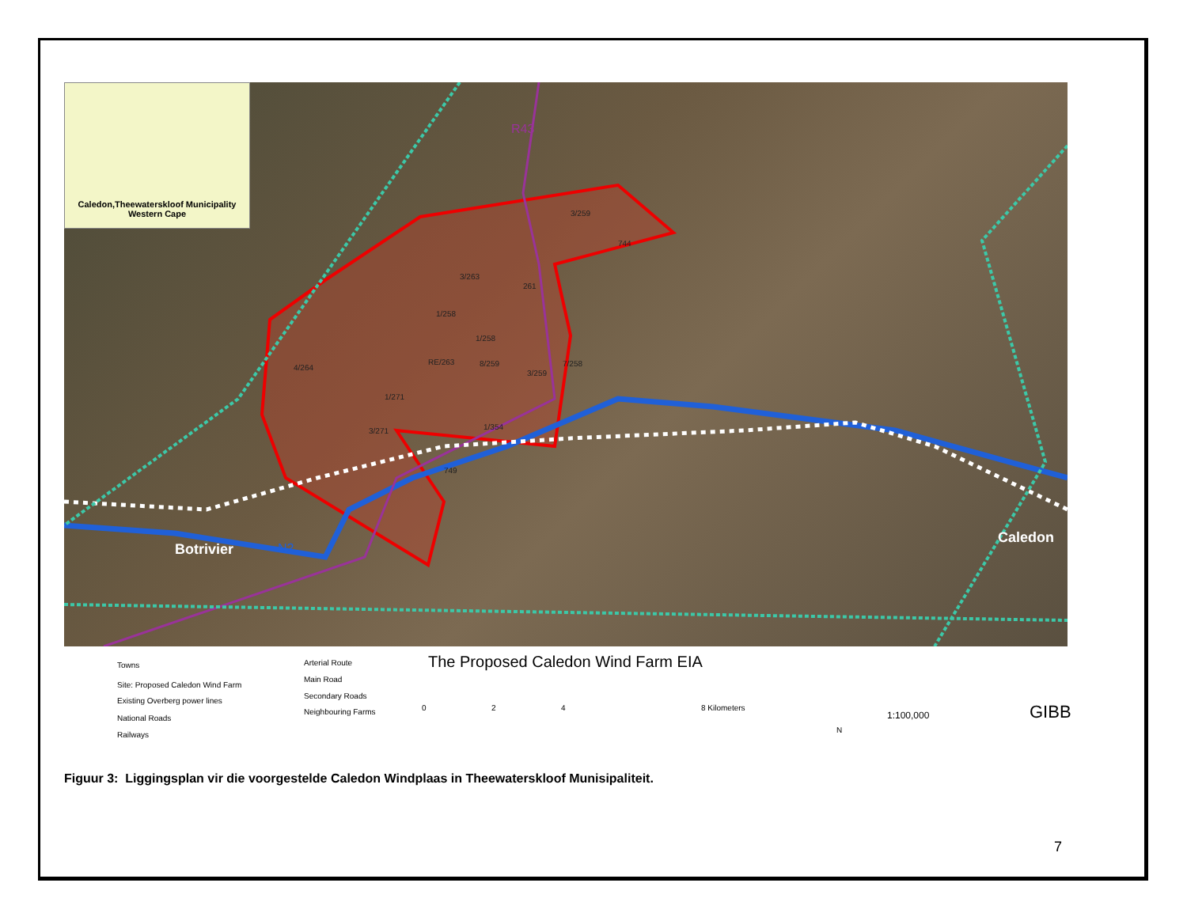Caledon,Theewaterskloof Municipality
Western Cape
3/259
744
3/263
261
1/258
1/258
4/264
RE/263 8/259
3/259
7/258
1/271
3/271 1/354
749
R43
N2 Botrivier
Caledon
The Proposed Caledon Wind Farm EIA
Towns
Site: Proposed Caledon Wind Farm
Existing Overberg power lines
National Roads
Railways
Arterial Route
Main Road
Secondary Roads
Neighbouring Farms 0 2 4 8 Kilometers
N
1:100,000 GIBB
Figuur 3: Liggingsplan vir die voorgestelde Caledon Windplaas in Theewaterskloof Munisipaliteit.
7